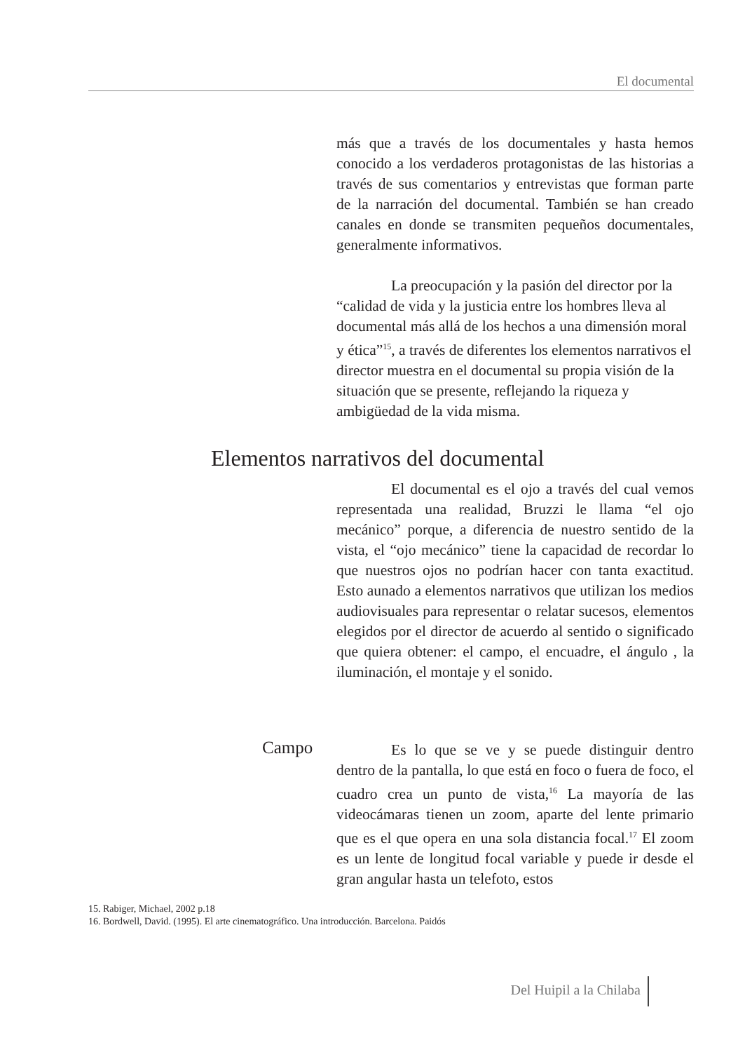El documental
más que a través de los documentales y hasta hemos conocido a los verdaderos protagonistas de las historias a través de sus comentarios y entrevistas que forman parte de la narración del documental. También se han creado canales en donde se transmiten pequeños documentales, generalmente informativos.
La preocupación y la pasión del director por la “calidad de vida y la justicia entre los hombres lleva al documental más allá de los hechos a una dimensión moral y ética”<sup>15</sup>, a través de diferentes los elementos narrativos el director muestra en el documental su propia visión de la situación que se presente, reflejando la riqueza y ambigüedad de la vida misma.
Elementos narrativos del documental
El documental es el ojo a través del cual vemos representada una realidad, Bruzzi le llama “el ojo mecánico” porque, a diferencia de nuestro sentido de la vista, el “ojo mecánico” tiene la capacidad de recordar lo que nuestros ojos no podrían hacer con tanta exactitud. Esto aunado a elementos narrativos que utilizan los medios audiovisuales para representar o relatar sucesos, elementos elegidos por el director de acuerdo al sentido o significado que quiera obtener: el campo, el encuadre, el ángulo , la iluminación, el montaje y el sonido.
Campo
Es lo que se ve y se puede distinguir dentro dentro de la pantalla, lo que está en foco o fuera de foco, el cuadro crea un punto de vista,<sup>16</sup> La mayoría de las videocámaras tienen un zoom, aparte del lente primario que es el que opera en una sola distancia focal.<sup>17</sup> El zoom es un lente de longitud focal variable y puede ir desde el gran angular hasta un telefoto, estos
15. Rabiger, Michael, 2002 p.18
16. Bordwell, David. (1995). El arte cinematográfico. Una introducción. Barcelona. Paidós
Del Huipil a la Chilaba